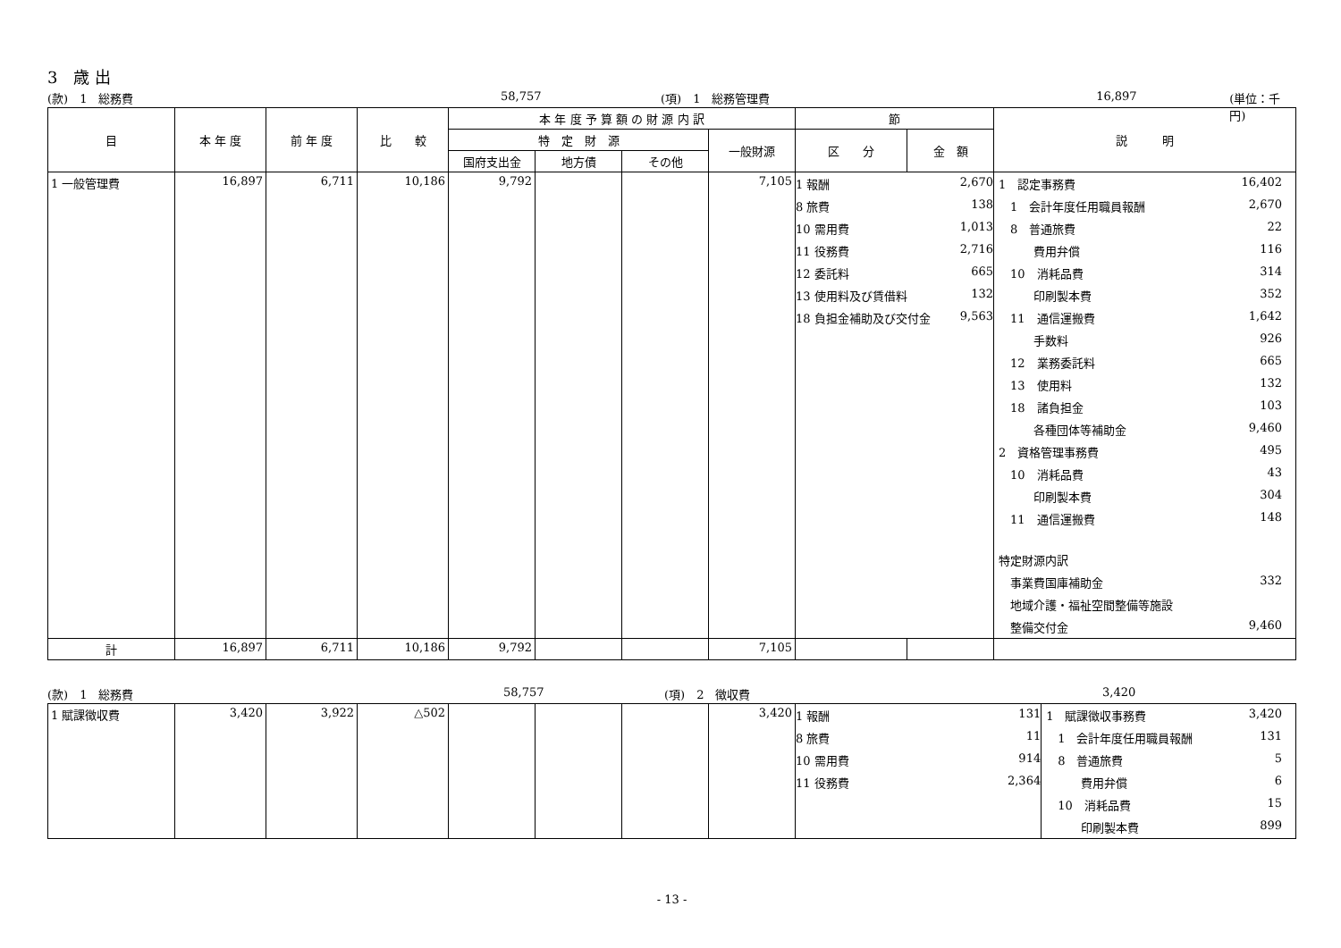3　歳 出
(款)　1　総務費 58,757 (項)　1　総務管理費 16,897 (単位：千円)
| 目 | 本 年 度 | 前 年 度 | 比 較 | 本 年 度 予 算 額 の 財 源 内 訳 | | | | 節 | | 説 明 |
| --- | --- | --- | --- | --- | --- | --- | --- | --- | --- | --- |
| | | | | 特 定 財 源 | | | 一般財源 | 区 分 | 金 額 | |
| | | | | 国府支出金 | 地方債 | その他 | | | | |
| 1 一般管理費 | 16,897 | 6,711 | 10,186 | 9,792 | | | 7,105 | / 1 報酬 / 2,670 / / 8 旅費 / 138 / / 10 需用費 / 1,013 / / 11 役務費 / 2,716 / / 12 委託料 / 665 / / 13 使用料及び賃借料 / 132 / / 18 負担金補助及び交付金 / 9,563 / | | / 1 認定事務費 / 16,402 / / 1 会計年度任用職員報酬 / 2,670 / / 8 普通旅費 / 22 / / 費用弁償 / 116 / / 10 消耗品費 / 314 / / 印刷製本費 / 352 / / 11 通信運搬費 / 1,642 / / 手数料 / 926 / / 12 業務委託料 / 665 / / 13 使用料 / 132 / / 18 諸負担金 / 103 / / 各種団体等補助金 / 9,460 / / 2 資格管理事務費 / 495 / / 10 消耗品費 / 43 / / 印刷製本費 / 304 / / 11 通信運搬費 / 148 / / 特定財源内訳 / / / 事業費国庫補助金 / 332 / / 地域介護・福祉空間整備等施設 / / / 整備交付金 / 9,460 / |
| 計 | 16,897 | 6,711 | 10,186 | 9,792 | | | 7,105 | | | |
(款)　1　総務費 58,757 (項)　2　徴収費 3,420
| 1 賦課徴収費 | 3,420 | 3,922 | △502 | | | | 3,420 | / 1 報酬 / 131 / / 8 旅費 / 11 / / 10 需用費 / 914 / / 11 役務費 / 2,364 / | / 1 賦課徴収事務費 / 3,420 / / 1 会計年度任用職員報酬 / 131 / / 8 普通旅費 / 5 / / 費用弁償 / 6 / / 10 消耗品費 / 15 / / 印刷製本費 / 899 / |
- 13 -